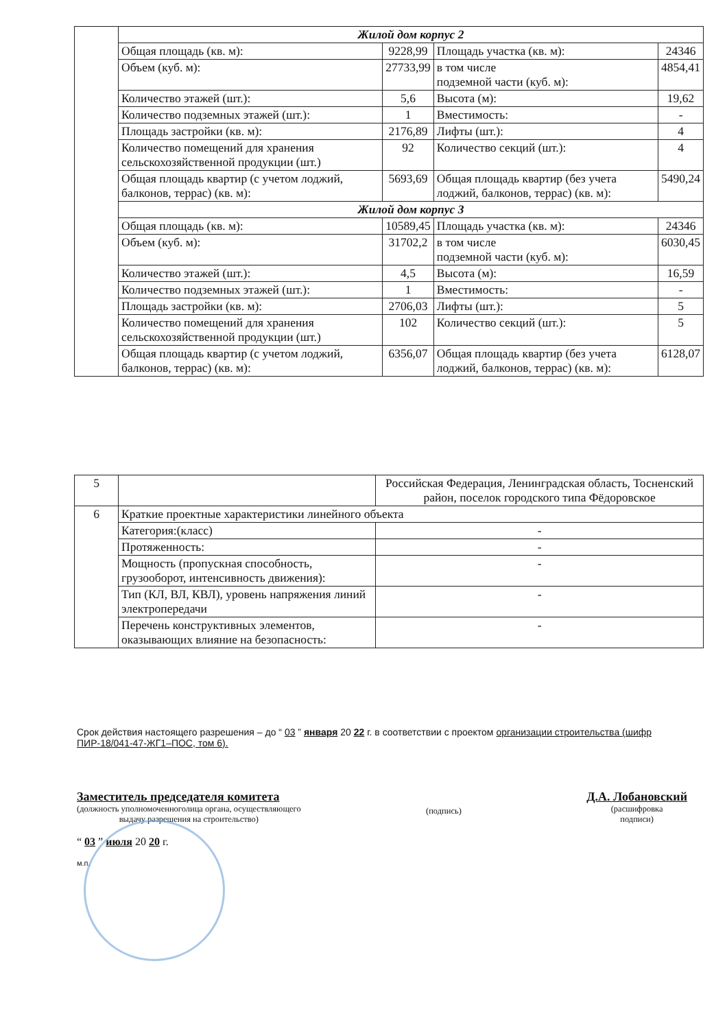| | Жилой дом корпус 2 | | | |
| | Общая площадь (кв. м): | 9228,99 | Площадь участка (кв. м): | 24346 |
| | Объем (куб. м): | 27733,99 | в том числе подземной части (куб. м): | 4854,41 |
| | Количество этажей (шт.): | 5,6 | Высота (м): | 19,62 |
| | Количество подземных этажей (шт.): | 1 | Вместимость: | - |
| | Площадь застройки (кв. м): | 2176,89 | Лифты (шт.): | 4 |
| | Количество помещений для хранения сельскохозяйственной продукции (шт.) | 92 | Количество секций (шт.): | 4 |
| | Общая площадь квартир (с учетом лоджий, балконов, террас) (кв. м): | 5693,69 | Общая площадь квартир (без учета лоджий, балконов, террас) (кв. м): | 5490,24 |
| | Жилой дом корпус 3 | | | |
| | Общая площадь (кв. м): | 10589,45 | Площадь участка (кв. м): | 24346 |
| | Объем (куб. м): | 31702,2 | в том числе подземной части (куб. м): | 6030,45 |
| | Количество этажей (шт.): | 4,5 | Высота (м): | 16,59 |
| | Количество подземных этажей (шт.): | 1 | Вместимость: | - |
| | Площадь застройки (кв. м): | 2706,03 | Лифты (шт.): | 5 |
| | Количество помещений для хранения сельскохозяйственной продукции (шт.) | 102 | Количество секций (шт.): | 5 |
| | Общая площадь квартир (с учетом лоджий, балконов, террас) (кв. м): | 6356,07 | Общая площадь квартир (без учета лоджий, балконов, террас) (кв. м): | 6128,07 |
| 5 | | Российская Федерация, Ленинградская область, Тосненский район, поселок городского типа Фёдоровское |
| 6 | Краткие проектные характеристики линейного объекта | |
| | Категория:(класс) | - |
| | Протяженность: | - |
| | Мощность (пропускная способность, грузооборот, интенсивность движения): | - |
| | Тип (КЛ, ВЛ, КВЛ), уровень напряжения линий электропередачи | - |
| | Перечень конструктивных элементов, оказывающих влияние на безопасность: | - |
Срок действия настоящего разрешения – до “ 03 ” января 20 22 г. в соответствии с проектом организации строительства (шифр ПИР-18/041-47-ЖГ1–ПОС, том 6).
Заместитель председателя комитета
(должность уполномоченноголица органа, осуществляющего
выдачу разрешения на строительство)
(подпись)
Д.А. Лобановский
(расшифровка
подписи)
“ 03 ” июля 20 20 г.
м.п.